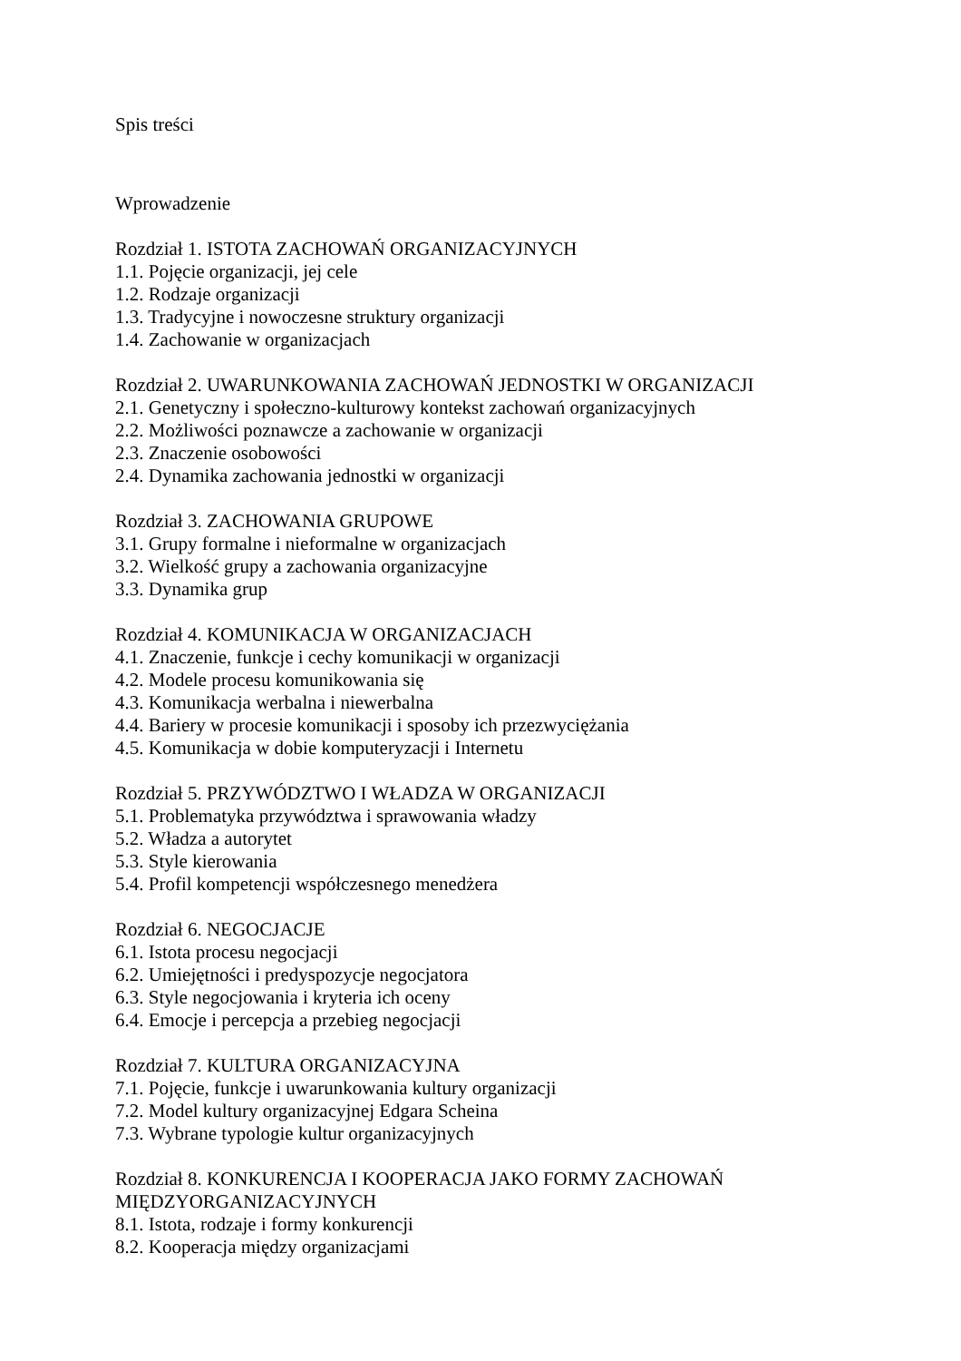Spis treści
Wprowadzenie
Rozdział 1. ISTOTA ZACHOWAŃ ORGANIZACYJNYCH
1.1. Pojęcie organizacji, jej cele
1.2. Rodzaje organizacji
1.3. Tradycyjne i nowoczesne struktury organizacji
1.4. Zachowanie w organizacjach
Rozdział 2. UWARUNKOWANIA ZACHOWAŃ JEDNOSTKI W ORGANIZACJI
2.1. Genetyczny i społeczno-kulturowy kontekst zachowań organizacyjnych
2.2. Możliwości poznawcze a zachowanie w organizacji
2.3. Znaczenie osobowości
2.4. Dynamika zachowania jednostki w organizacji
Rozdział 3. ZACHOWANIA GRUPOWE
3.1. Grupy formalne i nieformalne w organizacjach
3.2. Wielkość grupy a zachowania organizacyjne
3.3. Dynamika grup
Rozdział 4. KOMUNIKACJA W ORGANIZACJACH
4.1. Znaczenie, funkcje i cechy komunikacji w organizacji
4.2. Modele procesu komunikowania się
4.3. Komunikacja werbalna i niewerbalna
4.4. Bariery w procesie komunikacji i sposoby ich przezwyciężania
4.5. Komunikacja w dobie komputeryzacji i Internetu
Rozdział 5. PRZYWÓDZTWO I WŁADZA W ORGANIZACJI
5.1. Problematyka przywództwa i sprawowania władzy
5.2. Władza a autorytet
5.3. Style kierowania
5.4. Profil kompetencji współczesnego menedżera
Rozdział 6. NEGOCJACJE
6.1. Istota procesu negocjacji
6.2. Umiejętności i predyspozycje negocjatora
6.3. Style negocjowania i kryteria ich oceny
6.4. Emocje i percepcja a przebieg negocjacji
Rozdział 7. KULTURA ORGANIZACYJNA
7.1. Pojęcie, funkcje i uwarunkowania kultury organizacji
7.2. Model kultury organizacyjnej Edgara Scheina
7.3. Wybrane typologie kultur organizacyjnych
Rozdział 8. KONKURENCJA I KOOPERACJA JAKO FORMY ZACHOWAŃ MIĘDZYORGANIZACYJNYCH
8.1. Istota, rodzaje i formy konkurencji
8.2. Kooperacja między organizacjami